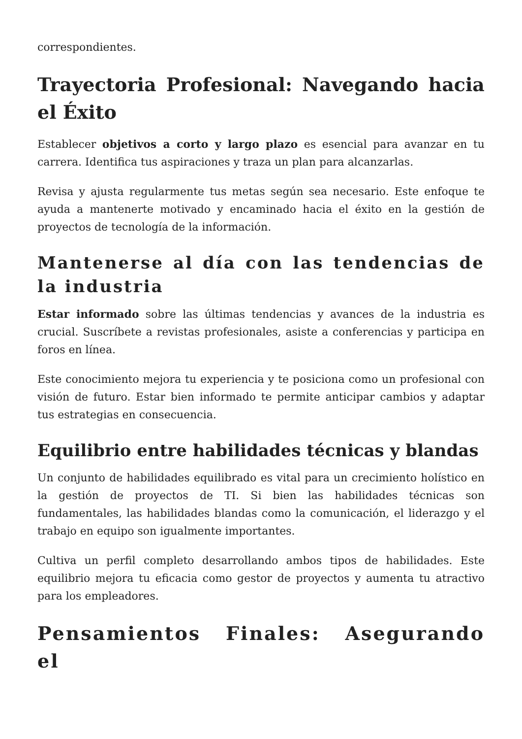correspondientes.
Trayectoria Profesional: Navegando hacia el Éxito
Establecer objetivos a corto y largo plazo es esencial para avanzar en tu carrera. Identifica tus aspiraciones y traza un plan para alcanzarlas.
Revisa y ajusta regularmente tus metas según sea necesario. Este enfoque te ayuda a mantenerte motivado y encaminado hacia el éxito en la gestión de proyectos de tecnología de la información.
Mantenerse al día con las tendencias de la industria
Estar informado sobre las últimas tendencias y avances de la industria es crucial. Suscríbete a revistas profesionales, asiste a conferencias y participa en foros en línea.
Este conocimiento mejora tu experiencia y te posiciona como un profesional con visión de futuro. Estar bien informado te permite anticipar cambios y adaptar tus estrategias en consecuencia.
Equilibrio entre habilidades técnicas y blandas
Un conjunto de habilidades equilibrado es vital para un crecimiento holístico en la gestión de proyectos de TI. Si bien las habilidades técnicas son fundamentales, las habilidades blandas como la comunicación, el liderazgo y el trabajo en equipo son igualmente importantes.
Cultiva un perfil completo desarrollando ambos tipos de habilidades. Este equilibrio mejora tu eficacia como gestor de proyectos y aumenta tu atractivo para los empleadores.
Pensamientos Finales: Asegurando el